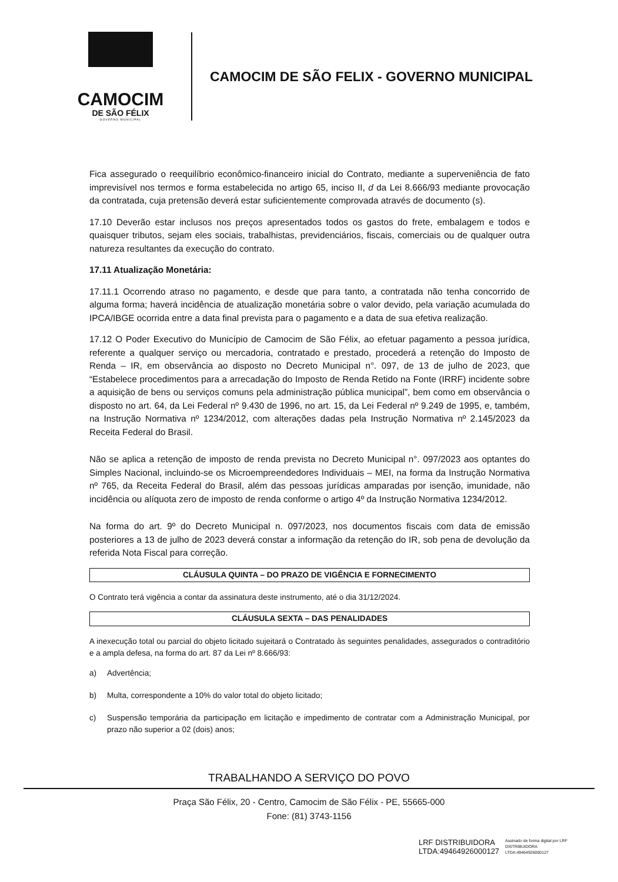CAMOCIM
DE SÃO FÉLIX
·GOVERNO MUNICIPAL·
CAMOCIM DE SÃO FELIX - GOVERNO MUNICIPAL
Fica assegurado o reequilíbrio econômico-financeiro inicial do Contrato, mediante a superveniência de fato imprevisível nos termos e forma estabelecida no artigo 65, inciso II, d da Lei 8.666/93 mediante provocação da contratada, cuja pretensão deverá estar suficientemente comprovada através de documento (s).
17.10 Deverão estar inclusos nos preços apresentados todos os gastos do frete, embalagem e todos e quaisquer tributos, sejam eles sociais, trabalhistas, previdenciários, fiscais, comerciais ou de qualquer outra natureza resultantes da execução do contrato.
17.11 Atualização Monetária:
17.11.1 Ocorrendo atraso no pagamento, e desde que para tanto, a contratada não tenha concorrido de alguma forma; haverá incidência de atualização monetária sobre o valor devido, pela variação acumulada do IPCA/IBGE ocorrida entre a data final prevista para o pagamento e a data de sua efetiva realização.
17.12 O Poder Executivo do Município de Camocim de São Félix, ao efetuar pagamento a pessoa jurídica, referente a qualquer serviço ou mercadoria, contratado e prestado, procederá a retenção do Imposto de Renda – IR, em observância ao disposto no Decreto Municipal n°. 097, de 13 de julho de 2023, que “Estabelece procedimentos para a arrecadação do Imposto de Renda Retido na Fonte (IRRF) incidente sobre a aquisição de bens ou serviços comuns pela administração pública municipal”, bem como em observância o disposto no art. 64, da Lei Federal nº 9.430 de 1996, no art. 15, da Lei Federal nº 9.249 de 1995, e, também, na Instrução Normativa nº 1234/2012, com alterações dadas pela Instrução Normativa nº 2.145/2023 da Receita Federal do Brasil.
Não se aplica a retenção de imposto de renda prevista no Decreto Municipal n°. 097/2023 aos optantes do Simples Nacional, incluindo-se os Microempreendedores Individuais – MEI, na forma da Instrução Normativa nº 765, da Receita Federal do Brasil, além das pessoas jurídicas amparadas por isenção, imunidade, não incidência ou alíquota zero de imposto de renda conforme o artigo 4º da Instrução Normativa 1234/2012.
Na forma do art. 9º do Decreto Municipal n. 097/2023, nos documentos fiscais com data de emissão posteriores a 13 de julho de 2023 deverá constar a informação da retenção do IR, sob pena de devolução da referida Nota Fiscal para correção.
CLÁUSULA QUINTA – DO PRAZO DE VIGÊNCIA E FORNECIMENTO
O Contrato terá vigência a contar da assinatura deste instrumento, até o dia 31/12/2024.
CLÁUSULA SEXTA – DAS PENALIDADES
A inexecução total ou parcial do objeto licitado sujeitará o Contratado às seguintes penalidades, assegurados o contraditório e a ampla defesa, na forma do art. 87 da Lei nº 8.666/93:
a) Advertência;
b) Multa, correspondente a 10% do valor total do objeto licitado;
c) Suspensão temporária da participação em licitação e impedimento de contratar com a Administração Municipal, por prazo não superior a 02 (dois) anos;
TRABALHANDO A SERVIÇO DO POVO
Praça São Félix, 20 - Centro, Camocim de São Félix - PE, 55665-000
Fone: (81) 3743-1156
LRF DISTRIBUIDORA
LTDA:49464926000127
Assinado de forma digital por LRF
DISTRIBUIDORA
LTDA:49464926000127